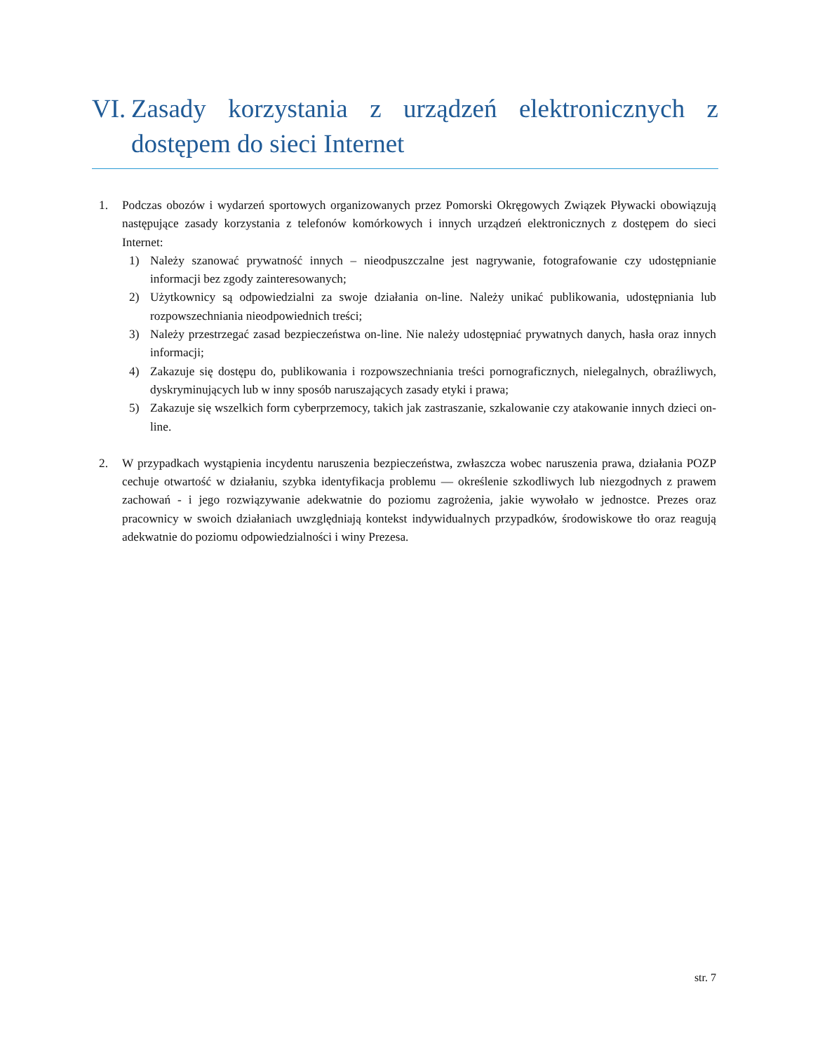VI. Zasady korzystania z urządzeń elektronicznych z dostępem do sieci Internet
1. Podczas obozów i wydarzeń sportowych organizowanych przez Pomorski Okręgowych Związek Pływacki obowiązują następujące zasady korzystania z telefonów komórkowych i innych urządzeń elektronicznych z dostępem do sieci Internet:
1) Należy szanować prywatność innych – nieodpuszczalne jest nagrywanie, fotografowanie czy udostępnianie informacji bez zgody zainteresowanych;
2) Użytkownicy są odpowiedzialni za swoje działania on-line. Należy unikać publikowania, udostępniania lub rozpowszechniania nieodpowiednich treści;
3) Należy przestrzegać zasad bezpieczeństwa on-line. Nie należy udostępniać prywatnych danych, hasła oraz innych informacji;
4) Zakazuje się dostępu do, publikowania i rozpowszechniania treści pornograficznych, nielegalnych, obraźliwych, dyskryminujących lub w inny sposób naruszających zasady etyki i prawa;
5) Zakazuje się wszelkich form cyberprzemocy, takich jak zastraszanie, szkalowanie czy atakowanie innych dzieci on-line.
2. W przypadkach wystąpienia incydentu naruszenia bezpieczeństwa, zwłaszcza wobec naruszenia prawa, działania POZP cechuje otwartość w działaniu, szybka identyfikacja problemu — określenie szkodliwych lub niezgodnych z prawem zachowań - i jego rozwiązywanie adekwatnie do poziomu zagrożenia, jakie wywołało w jednostce. Prezes oraz pracownicy w swoich działaniach uwzględniają kontekst indywidualnych przypadków, środowiskowe tło oraz reagują adekwatnie do poziomu odpowiedzialności i winy Prezesa.
str. 7